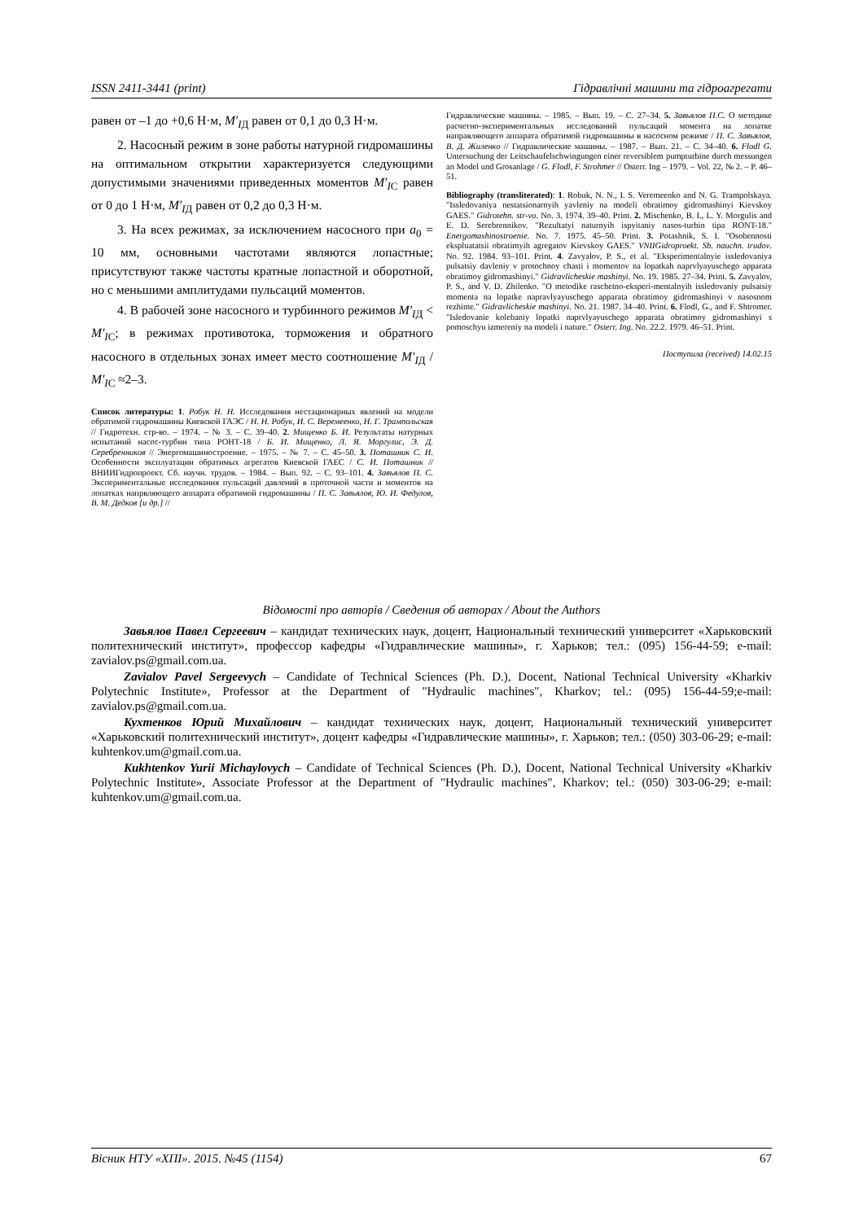ISSN 2411-3441 (print) Гідравлічні машини та гідроагрегати
равен от –1 до +0,6 Н·м, M′<sub>I</sub><sub>Д</sub> равен от 0,1 до 0,3 Н·м.
2. Насосный режим в зоне работы натурной гидромашины на оптимальном открытии характеризуется следующими допустимыми значениями приведенных моментов M′<sub>I</sub><sub>С</sub> равен от 0 до 1 Н·м, M′<sub>I</sub><sub>Д</sub> равен от 0,2 до 0,3 Н·м.
3. На всех режимах, за исключением насосного при a<sub>0</sub> = 10 мм, основными частотами являются лопастные; присутствуют также частоты кратные лопастной и оборотной, но с меньшими амплитудами пульсаций моментов.
4. В рабочей зоне насосного и турбинного режимов M′<sub>I</sub><sub>Д</sub> < M′<sub>I</sub><sub>С</sub>; в режимах противотока, торможения и обратного насосного в отдельных зонах имеет место соотношение M′<sub>I</sub><sub>Д</sub> / M′<sub>I</sub><sub>С</sub> ≈2–3.
Список литературы: 1. Робук Н. Н. Исследования нестационарных явлений на модели обратимой гидромашины Киевской ГАЭС / Н. Н. Робук, И. С. Веремеенко, Н. Г. Трампольская // Гидротехн. стр-во. – 1974. – № 3. – С. 39–40. 2. Мищенко Б. И. Результаты натурных испытаний насос-турбин типа РОНТ-18 / Б. И. Мищенко, Л. Я. Моргулис, Э. Д. Серебренников // Энергомашиностроение. – 1975. – № 7. – С. 45–50. 3. Поташник С. И. Особенности эксплуатации обратимых агрегатов Киевской ГАЕС / С. И. Поташник // ВНИИГидропроект. Сб. научн. трудов. – 1984. – Вып. 92. – С. 93–101. 4. Завьялов П. С. Экспериментальные исследования пульсаций давлений в проточной части и моментов на лопатках напрвляющего аппарата обратимой гидромашины / П. С. Завьялов, Ю. И. Федулов, В. М. Дедков [и др.] //
Гидравлические машины. – 1985. – Вып. 19. – С. 27–34. 5. Завьялов П.С. О методике расчетно-экспериментальных исследований пульсаций момента на лопатке направляющего аппарата обратимой гидромашины в насосном режиме / П. С. Завьялов, В. Д. Жиленко // Гидравлические машины. – 1987. – Вып. 21. – С. 34–40. 6. Flodl G. Untersuchung der Leitschaufelschwingungen einer reversiblem pumpturbine durch messungen an Model und Grosanlage / G. Flodl, F. Strohmer // Osterr. Ing – 1979. – Vol. 22, № 2. – P. 46–51.
Bibliography (transliterated): 1. Robuk, N. N., I. S. Veremeenko and N. G. Trampolskaya. "Issledovaniya nestatsionarnyih yavleniy na modeli obratimoy gidromashinyi Kievskoy GAES." Gidrotehn. str-vo. No. 3. 1974. 39–40. Print. 2. Mischenko, B. I., L. Y. Morgulis and E. D. Serebrennikov. "Rezultatyi naturnyih ispyitaniy nasos-turbin tipa RONT-18." Energomashinostroenie. No. 7. 1975. 45–50. Print. 3. Potashnik, S. I. "Osobennosti ekspluatatsii obratimyih agregatov Kievskoy GAES." VNIIGidroproekt. Sb. nauchn. trudov. No. 92. 1984. 93–101. Print. 4. Zavyalov, P. S., et al. "Eksperimentalnyie issledovaniya pulsatsiy davleniy v protochnoy chasti i momentov na lopatkah naprvlyayuschego apparata obratimoy gidromashinyi." Gidravlicheskie mashinyi. No. 19. 1985. 27–34. Print. 5. Zavyalov, P. S., and V. D. Zhilenko. "O metodike raschetno-eksperi-mentalnyih issledovaniy pulsatsiy momenta na lopatke napravlyayuschego apparata obratimoy gidromashinyi v nasosnom rezhime." Gidravlicheskie mashinyi. No. 21. 1987. 34–40. Print. 6. Flodl, G., and F. Shtromer. "Isledovanie kolebaniy lopatki naprvlyayuschego apparata obratimoy gidromashinyi s pomoschyu izmereniy na modeli i nature." Osterr. Ing. No. 22.2. 1979. 46–51. Print.
Поступила (received) 14.02.15
Відомості про авторів / Сведения об авторах / About the Authors
Завьялов Павел Сергеевич – кандидат технических наук, доцент, Национальный технический университет «Харьковский политехнический институт», профессор кафедры «Гидравлические машины», г. Харьков; тел.: (095) 156-44-59; e-mail: zavialov.ps@gmail.com.ua.
Zavialov Pavel Sergeevych – Candidate of Technical Sciences (Ph. D.), Docent, National Technical University «Kharkiv Polytechnic Institute», Professor at the Department of "Hydraulic machines", Kharkov; tel.: (095) 156-44-59;e-mail: zavialov.ps@gmail.com.ua.
Кухтенков Юрий Михайлович – кандидат технических наук, доцент, Национальный технический университет «Харьковский политехнический институт», доцент кафедры «Гидравлические машины», г. Харьков; тел.: (050) 303-06-29; e-mail: kuhtenkov.um@gmail.com.ua.
Kukhtenkov Yurii Michaylovych – Candidate of Technical Sciences (Ph. D.), Docent, National Technical University «Kharkiv Polytechnic Institute», Associate Professor at the Department of "Hydraulic machines", Kharkov; tel.: (050) 303-06-29; e-mail: kuhtenkov.um@gmail.com.ua.
Вісник НТУ «ХПІ». 2015. №45 (1154) 67